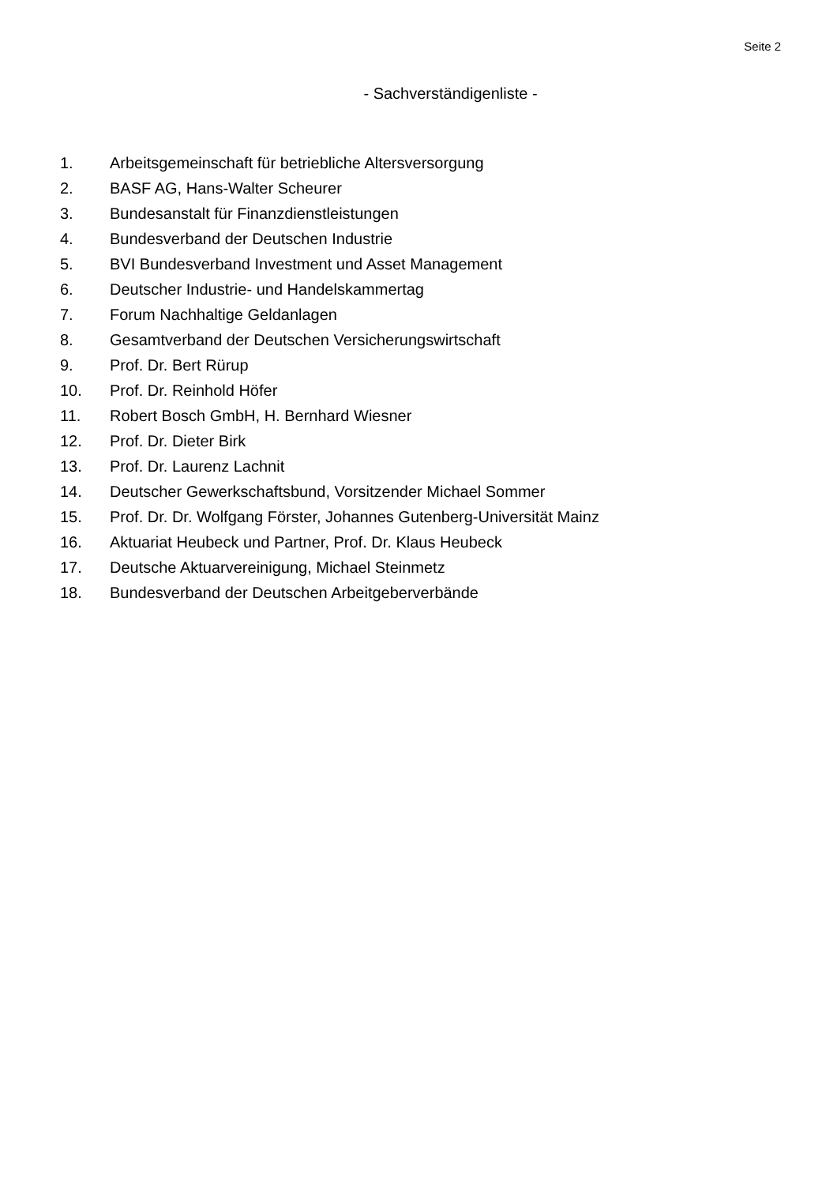Seite 2
- Sachverständigenliste -
1. Arbeitsgemeinschaft für betriebliche Altersversorgung
2. BASF AG, Hans-Walter Scheurer
3. Bundesanstalt für Finanzdienstleistungen
4. Bundesverband der Deutschen Industrie
5. BVI Bundesverband Investment und Asset Management
6. Deutscher Industrie- und Handelskammertag
7. Forum Nachhaltige Geldanlagen
8. Gesamtverband der Deutschen Versicherungswirtschaft
9. Prof. Dr. Bert Rürup
10. Prof. Dr. Reinhold Höfer
11. Robert Bosch GmbH, H. Bernhard Wiesner
12. Prof. Dr. Dieter Birk
13. Prof. Dr. Laurenz Lachnit
14. Deutscher Gewerkschaftsbund, Vorsitzender Michael Sommer
15. Prof. Dr. Dr. Wolfgang Förster, Johannes Gutenberg-Universität Mainz
16. Aktuariat Heubeck und Partner, Prof. Dr. Klaus Heubeck
17. Deutsche Aktuarvereinigung, Michael Steinmetz
18. Bundesverband der Deutschen Arbeitgeberverbände